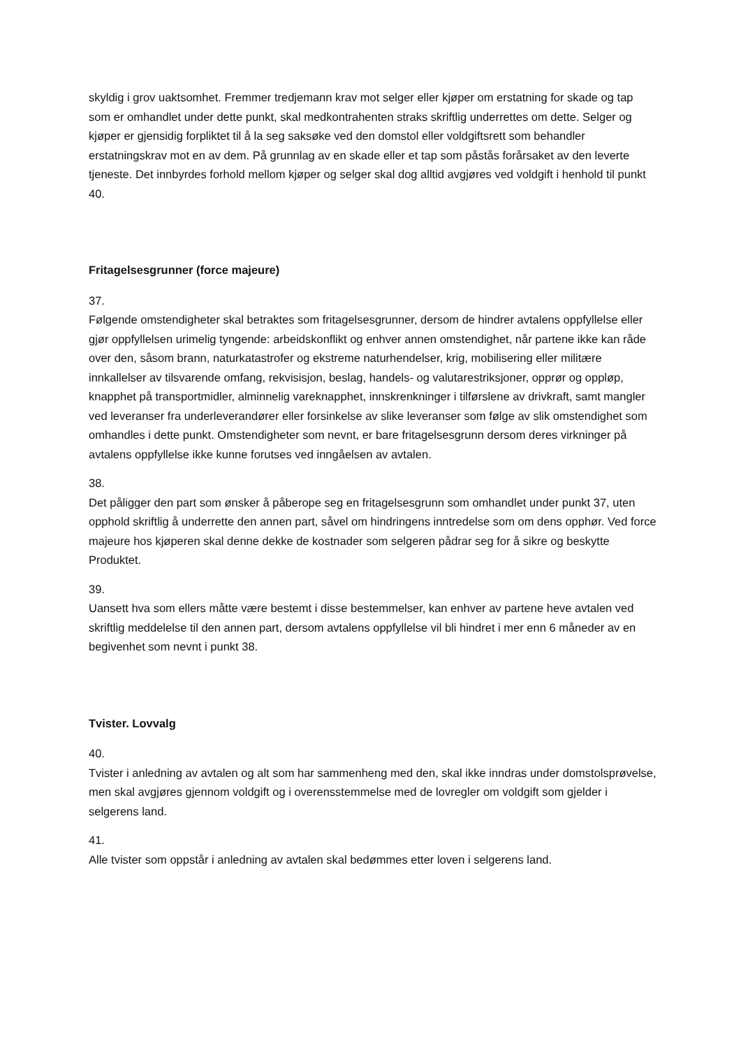skyldig i grov uaktsomhet. Fremmer tredjemann krav mot selger eller kjøper om erstatning for skade og tap som er omhandlet under dette punkt, skal medkontrahenten straks skriftlig underrettes om dette. Selger og kjøper er gjensidig forpliktet til å la seg saksøke ved den domstol eller voldgiftsrett som behandler erstatningskrav mot en av dem. På grunnlag av en skade eller et tap som påstås forårsaket av den leverte tjeneste. Det innbyrdes forhold mellom kjøper og selger skal dog alltid avgjøres ved voldgift i henhold til punkt 40.
Fritagelsesgrunner (force majeure)
37.
Følgende omstendigheter skal betraktes som fritagelsesgrunner, dersom de hindrer avtalens oppfyllelse eller gjør oppfyllelsen urimelig tyngende: arbeidskonflikt og enhver annen omstendighet, når partene ikke kan råde over den, såsom brann, naturkatastrofer og ekstreme naturhendelser, krig, mobilisering eller militære innkallelser av tilsvarende omfang, rekvisisjon, beslag, handels- og valutarestriksjoner, opprør og oppløp, knapphet på transportmidler, alminnelig vareknapphet, innskrenkninger i tilførslene av drivkraft, samt mangler ved leveranser fra underleverandører eller forsinkelse av slike leveranser som følge av slik omstendighet som omhandles i dette punkt. Omstendigheter som nevnt, er bare fritagelsesgrunn dersom deres virkninger på avtalens oppfyllelse ikke kunne forutses ved inngåelsen av avtalen.
38.
Det påligger den part som ønsker å påberope seg en fritagelsesgrunn som omhandlet under punkt 37, uten opphold skriftlig å underrette den annen part, såvel om hindringens inntredelse som om dens opphør. Ved force majeure hos kjøperen skal denne dekke de kostnader som selgeren pådrar seg for å sikre og beskytte Produktet.
39.
Uansett hva som ellers måtte være bestemt i disse bestemmelser, kan enhver av partene heve avtalen ved skriftlig meddelelse til den annen part, dersom avtalens oppfyllelse vil bli hindret i mer enn 6 måneder av en begivenhet som nevnt i punkt 38.
Tvister. Lovvalg
40.
Tvister i anledning av avtalen og alt som har sammenheng med den, skal ikke inndras under domstolsprøvelse, men skal avgjøres gjennom voldgift og i overensstemmelse med de lovregler om voldgift som gjelder i selgerens land.
41.
Alle tvister som oppstår i anledning av avtalen skal bedømmes etter loven i selgerens land.